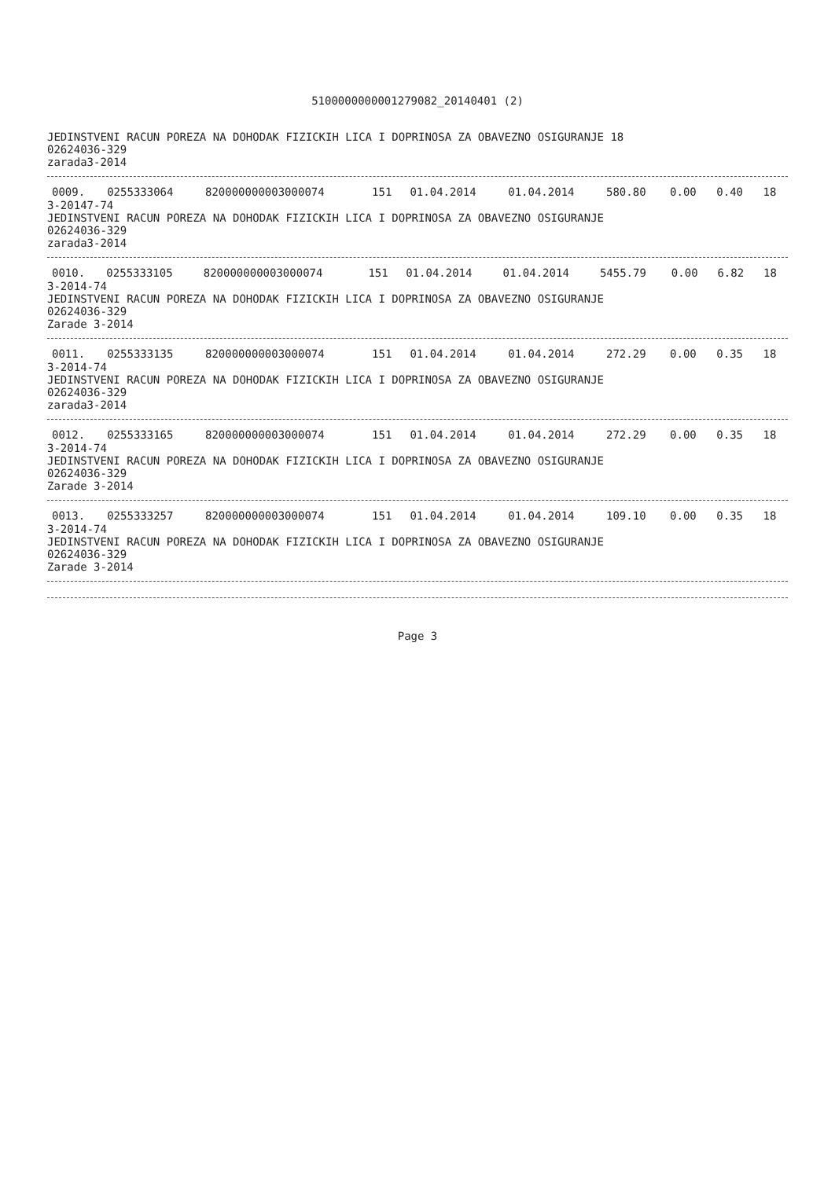5100000000001279082_20140401 (2)
JEDINSTVENI RACUN POREZA NA DOHODAK FIZICKIH LICA I DOPRINOSA ZA OBAVEZNO OSIGURANJE 18
02624036-329
zarada3-2014
| 0009. | 0255333064 | 820000000003000074 | 151 | 01.04.2014 | 01.04.2014 | 580.80 | 0.00 | 0.40 | 18 |
3-20147-74
JEDINSTVENI RACUN POREZA NA DOHODAK FIZICKIH LICA I DOPRINOSA ZA OBAVEZNO OSIGURANJE
02624036-329
zarada3-2014
| 0010. | 0255333105 | 820000000003000074 | 151 | 01.04.2014 | 01.04.2014 | 5455.79 | 0.00 | 6.82 | 18 |
3-2014-74
JEDINSTVENI RACUN POREZA NA DOHODAK FIZICKIH LICA I DOPRINOSA ZA OBAVEZNO OSIGURANJE
02624036-329
Zarade 3-2014
| 0011. | 0255333135 | 820000000003000074 | 151 | 01.04.2014 | 01.04.2014 | 272.29 | 0.00 | 0.35 | 18 |
3-2014-74
JEDINSTVENI RACUN POREZA NA DOHODAK FIZICKIH LICA I DOPRINOSA ZA OBAVEZNO OSIGURANJE
02624036-329
zarada3-2014
| 0012. | 0255333165 | 820000000003000074 | 151 | 01.04.2014 | 01.04.2014 | 272.29 | 0.00 | 0.35 | 18 |
3-2014-74
JEDINSTVENI RACUN POREZA NA DOHODAK FIZICKIH LICA I DOPRINOSA ZA OBAVEZNO OSIGURANJE
02624036-329
Zarade 3-2014
| 0013. | 0255333257 | 820000000003000074 | 151 | 01.04.2014 | 01.04.2014 | 109.10 | 0.00 | 0.35 | 18 |
3-2014-74
JEDINSTVENI RACUN POREZA NA DOHODAK FIZICKIH LICA I DOPRINOSA ZA OBAVEZNO OSIGURANJE
02624036-329
Zarade 3-2014
Page 3